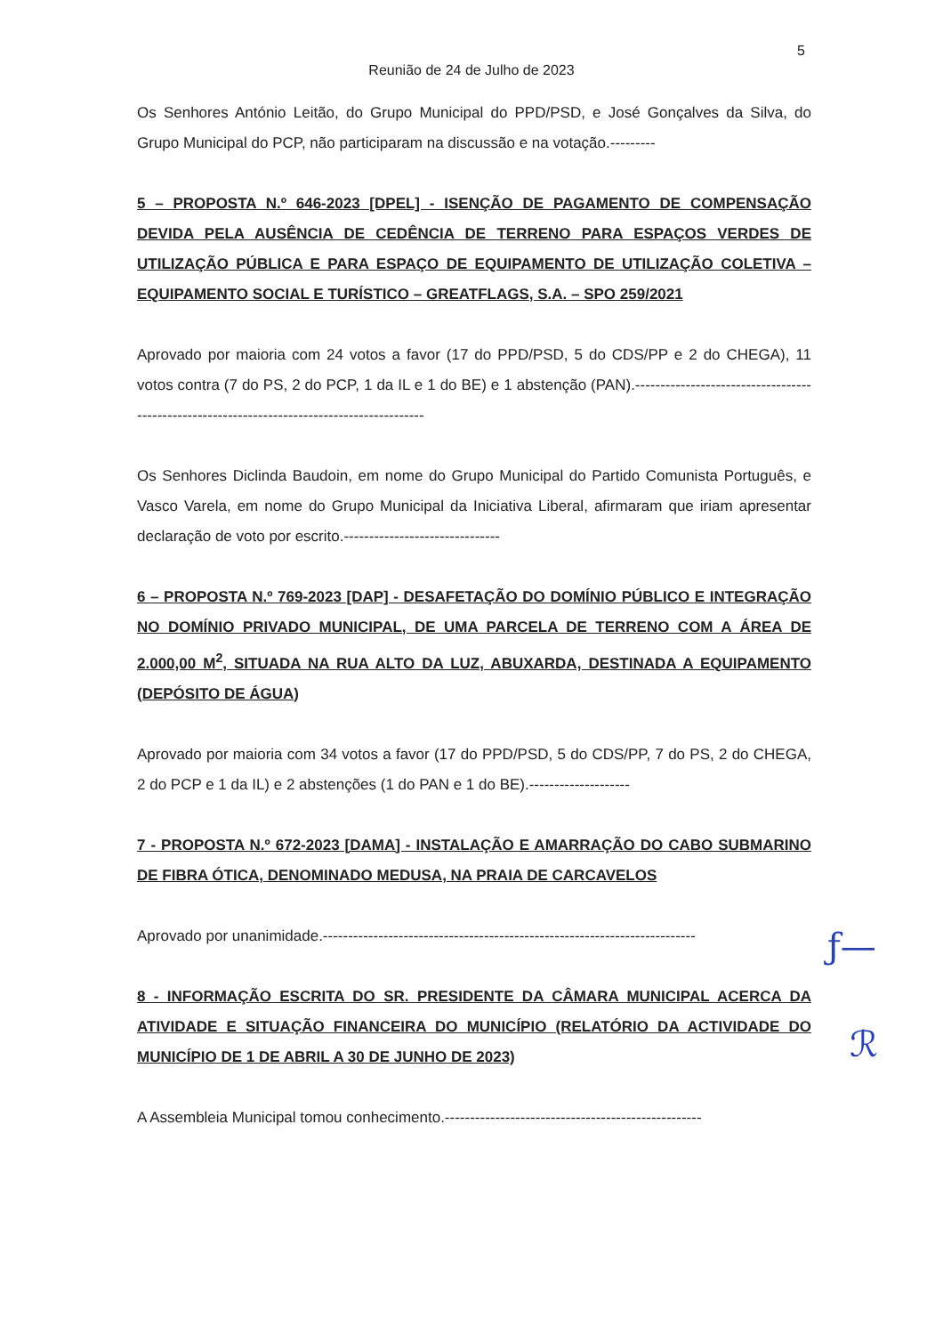5
Reunião de 24 de Julho de 2023
Os Senhores António Leitão, do Grupo Municipal do PPD/PSD, e José Gonçalves da Silva, do Grupo Municipal do PCP, não participaram na discussão e na votação.---------
5 – PROPOSTA N.º 646-2023 [DPEL] - ISENÇÃO DE PAGAMENTO DE COMPENSAÇÃO DEVIDA PELA AUSÊNCIA DE CEDÊNCIA DE TERRENO PARA ESPAÇOS VERDES DE UTILIZAÇÃO PÚBLICA E PARA ESPAÇO DE EQUIPAMENTO DE UTILIZAÇÃO COLETIVA – EQUIPAMENTO SOCIAL E TURÍSTICO – GREATFLAGS, S.A. – SPO 259/2021
Aprovado por maioria com 24 votos a favor (17 do PPD/PSD, 5 do CDS/PP e 2 do CHEGA), 11 votos contra (7 do PS, 2 do PCP, 1 da IL e 1 do BE) e 1 abstenção (PAN).--------------------------------------------------------------------------------------------
Os Senhores Diclinda Baudoin, em nome do Grupo Municipal do Partido Comunista Português, e Vasco Varela, em nome do Grupo Municipal da Iniciativa Liberal, afirmaram que iriam apresentar declaração de voto por escrito.-------------------------------
6 – PROPOSTA N.º 769-2023 [DAP] - DESAFETAÇÃO DO DOMÍNIO PÚBLICO E INTEGRAÇÃO NO DOMÍNIO PRIVADO MUNICIPAL, DE UMA PARCELA DE TERRENO COM A ÁREA DE 2.000,00 M<sup>2</sup>, SITUADA NA RUA ALTO DA LUZ, ABUXARDA, DESTINADA A EQUIPAMENTO (DEPÓSITO DE ÁGUA)
Aprovado por maioria com 34 votos a favor (17 do PPD/PSD, 5 do CDS/PP, 7 do PS, 2 do CHEGA, 2 do PCP e 1 da IL) e 2 abstenções (1 do PAN e 1 do BE).--------------------
7 - PROPOSTA N.º 672-2023 [DAMA] - INSTALAÇÃO E AMARRAÇÃO DO CABO SUBMARINO DE FIBRA ÓTICA, DENOMINADO MEDUSA, NA PRAIA DE CARCAVELOS
Aprovado por unanimidade.--------------------------------------------------------------------------
8 - INFORMAÇÃO ESCRITA DO SR. PRESIDENTE DA CÂMARA MUNICIPAL ACERCA DA ATIVIDADE E SITUAÇÃO FINANCEIRA DO MUNICÍPIO (RELATÓRIO DA ACTIVIDADE DO MUNICÍPIO DE 1 DE ABRIL A 30 DE JUNHO DE 2023)
A Assembleia Municipal tomou conhecimento.---------------------------------------------------
ƒ—
ℛ